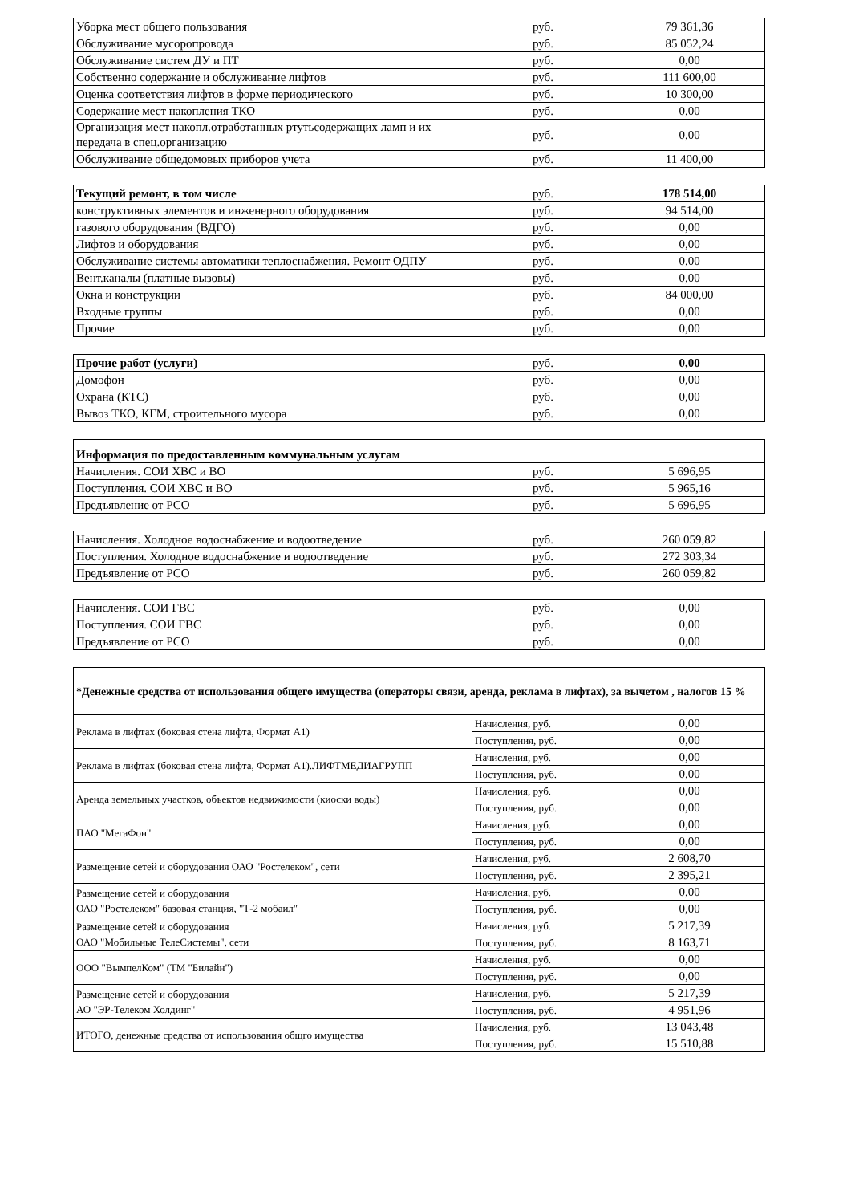| Уборка мест общего пользования | руб. | 79 361,36 |
| Обслуживание мусоропровода | руб. | 85 052,24 |
| Обслуживание систем ДУ и ПТ | руб. | 0,00 |
| Собственно содержание и обслуживание лифтов | руб. | 111 600,00 |
| Оценка соответствия лифтов в форме периодического | руб. | 10 300,00 |
| Содержание мест накопления ТКО | руб. | 0,00 |
| Организация мест накопл.отработанных ртутьсодержащих ламп и их передача в спец.организацию | руб. | 0,00 |
| Обслуживание общедомовых приборов учета | руб. | 11 400,00 |
| Текущий ремонт, в том числе | руб. | 178 514,00 |
| конструктивных элементов и инженерного оборудования | руб. | 94 514,00 |
| газового оборудования (ВДГО) | руб. | 0,00 |
| Лифтов и оборудования | руб. | 0,00 |
| Обслуживание системы автоматики теплоснабжения. Ремонт ОДПУ | руб. | 0,00 |
| Вент.каналы (платные вызовы) | руб. | 0,00 |
| Окна и конструкции | руб. | 84 000,00 |
| Входные группы | руб. | 0,00 |
| Прочие | руб. | 0,00 |
| Прочие работ (услуги) | руб. | 0,00 |
| Домофон | руб. | 0,00 |
| Охрана (КТС) | руб. | 0,00 |
| Вывоз ТКО, КГМ, строительного мусора | руб. | 0,00 |
| Информация по предоставленным коммунальным услугам | | |
| Начисления. СОИ ХВС и ВО | руб. | 5 696,95 |
| Поступления. СОИ ХВС и ВО | руб. | 5 965,16 |
| Предъявление от РСО | руб. | 5 696,95 |
| Начисления. Холодное водоснабжение и водоотведение | руб. | 260 059,82 |
| Поступления. Холодное водоснабжение и водоотведение | руб. | 272 303,34 |
| Предъявление от РСО | руб. | 260 059,82 |
| Начисления. СОИ ГВС | руб. | 0,00 |
| Поступления. СОИ ГВС | руб. | 0,00 |
| Предъявление от РСО | руб. | 0,00 |
| *Денежные средства от использования общего имущества (операторы связи, аренда, реклама в лифтах), за вычетом , налогов 15 % | | |
| Реклама в лифтах (боковая стена лифта, Формат А1) | Начисления, руб. | 0,00 |
| | Поступления, руб. | 0,00 |
| Реклама в лифтах (боковая стена лифта, Формат А1).ЛИФТМЕДИАГРУПП | Начисления, руб. | 0,00 |
| | Поступления, руб. | 0,00 |
| Аренда земельных участков, объектов недвижимости (киоски воды) | Начисления, руб. | 0,00 |
| | Поступления, руб. | 0,00 |
| ПАО "МегаФон" | Начисления, руб. | 0,00 |
| | Поступления, руб. | 0,00 |
| Размещение сетей и оборудования ОАО "Ростелеком", сети | Начисления, руб. | 2 608,70 |
| | Поступления, руб. | 2 395,21 |
| Размещение сетей и оборудования ОАО "Ростелеком" базовая станция, "Т-2 мобаил" | Начисления, руб. | 0,00 |
| | Поступления, руб. | 0,00 |
| Размещение сетей и оборудования ОАО "Мобильные ТелеСистемы", сети | Начисления, руб. | 5 217,39 |
| | Поступления, руб. | 8 163,71 |
| ООО "ВымпелКом" (ТМ "Билайн") | Начисления, руб. | 0,00 |
| | Поступления, руб. | 0,00 |
| Размещение сетей и оборудования АО "ЭР-Телеком Холдинг" | Начисления, руб. | 5 217,39 |
| | Поступления, руб. | 4 951,96 |
| ИТОГО, денежные средства от использования общго имущества | Начисления, руб. | 13 043,48 |
| | Поступления, руб. | 15 510,88 |